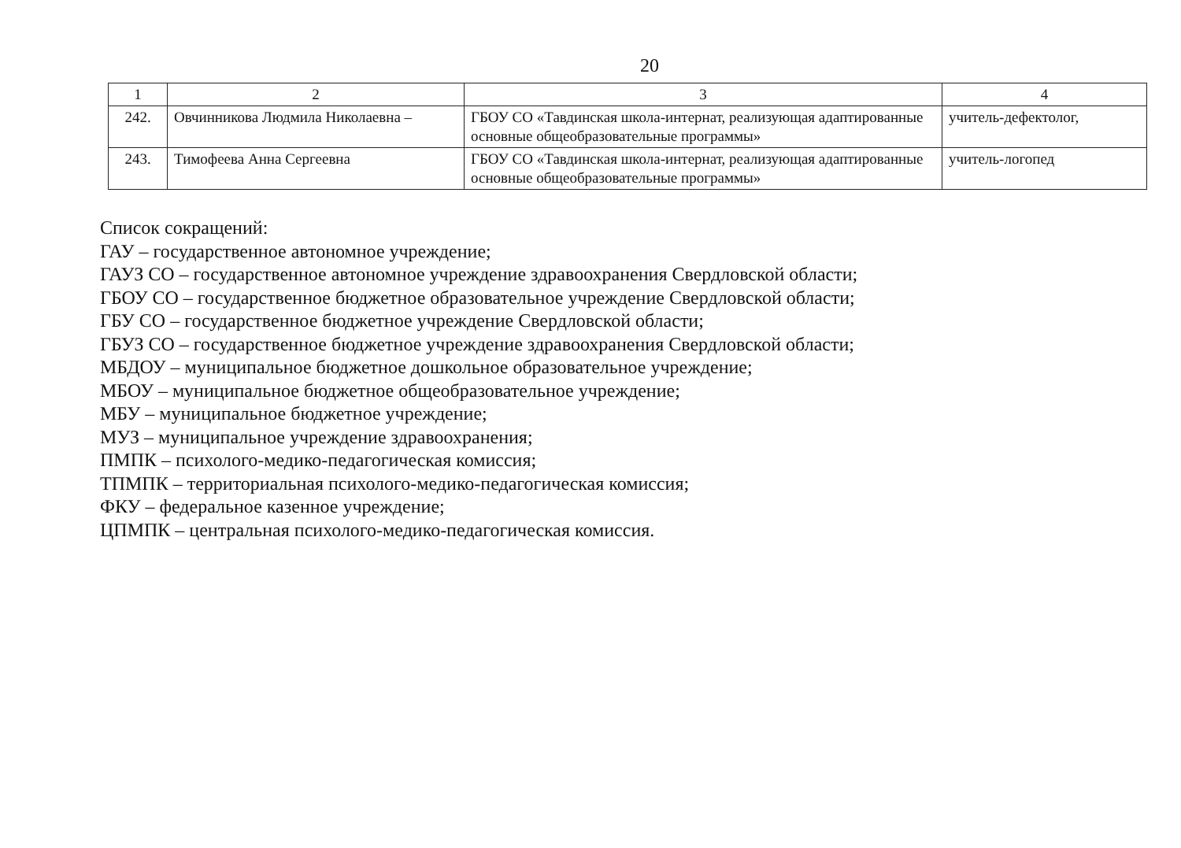20
| 1 | 2 | 3 | 4 |
| 242. | Овчинникова Людмила Николаевна – | ГБОУ СО «Тавдинская школа-интернат, реализующая адаптированные основные общеобразовательные программы» | учитель-дефектолог, |
| 243. | Тимофеева Анна Сергеевна | ГБОУ СО «Тавдинская школа-интернат, реализующая адаптированные основные общеобразовательные программы» | учитель-логопед |
Список сокращений:
ГАУ – государственное автономное учреждение;
ГАУЗ СО – государственное автономное учреждение здравоохранения Свердловской области;
ГБОУ СО – государственное бюджетное образовательное учреждение Свердловской области;
ГБУ СО – государственное бюджетное учреждение Свердловской области;
ГБУЗ СО – государственное бюджетное учреждение здравоохранения Свердловской области;
МБДОУ – муниципальное бюджетное дошкольное образовательное учреждение;
МБОУ – муниципальное бюджетное общеобразовательное учреждение;
МБУ – муниципальное бюджетное учреждение;
МУЗ – муниципальное учреждение здравоохранения;
ПМПК – психолого-медико-педагогическая комиссия;
ТПМПК – территориальная психолого-медико-педагогическая комиссия;
ФКУ – федеральное казенное учреждение;
ЦПМПК – центральная психолого-медико-педагогическая комиссия.